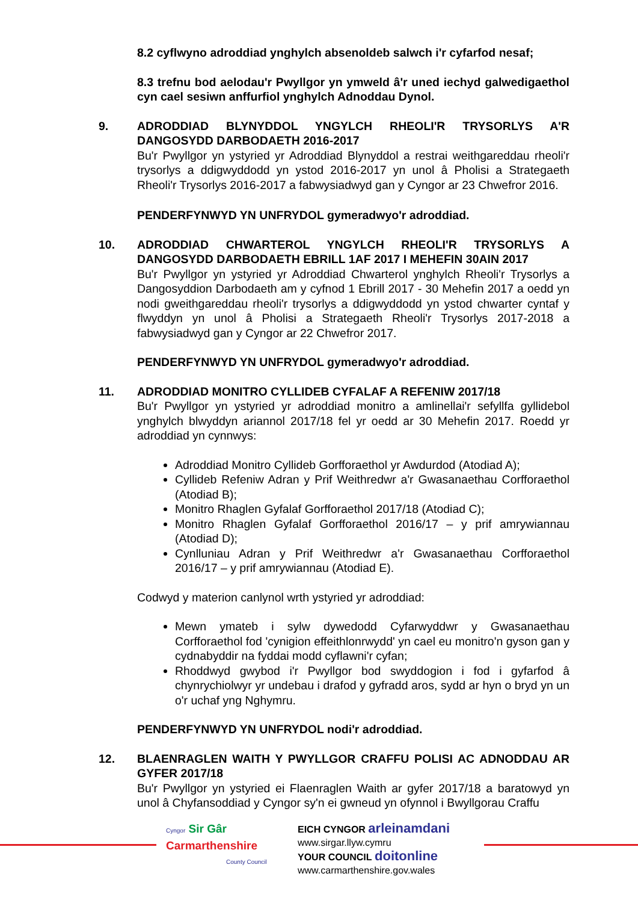8.2 cyflwyno adroddiad ynghylch absenoldeb salwch i'r cyfarfod nesaf;
8.3 trefnu bod aelodau'r Pwyllgor yn ymweld â'r uned iechyd galwedigaethol cyn cael sesiwn anffurfiol ynghylch Adnoddau Dynol.
9. ADRODDIAD BLYNYDDOL YNGYLCH RHEOLI'R TRYSORLYS A'R DANGOSYDD DARBODAETH 2016-2017
Bu'r Pwyllgor yn ystyried yr Adroddiad Blynyddol a restrai weithgareddau rheoli'r trysorlys a ddigwyddodd yn ystod 2016-2017 yn unol â Pholisi a Strategaeth Rheoli'r Trysorlys 2016-2017 a fabwysiadwyd gan y Cyngor ar 23 Chwefror 2016.
PENDERFYNWYD YN UNFRYDOL gymeradwyo'r adroddiad.
10. ADRODDIAD CHWARTEROL YNGYLCH RHEOLI'R TRYSORLYS A DANGOSYDD DARBODAETH EBRILL 1AF 2017 I MEHEFIN 30AIN 2017
Bu'r Pwyllgor yn ystyried yr Adroddiad Chwarterol ynghylch Rheoli'r Trysorlys a Dangosyddion Darbodaeth am y cyfnod 1 Ebrill 2017 - 30 Mehefin 2017 a oedd yn nodi gweithgareddau rheoli'r trysorlys a ddigwyddodd yn ystod chwarter cyntaf y flwyddyn yn unol â Pholisi a Strategaeth Rheoli'r Trysorlys 2017-2018 a fabwysiadwyd gan y Cyngor ar 22 Chwefror 2017.
PENDERFYNWYD YN UNFRYDOL gymeradwyo'r adroddiad.
11. ADRODDIAD MONITRO CYLLIDEB CYFALAF A REFENIW 2017/18
Bu'r Pwyllgor yn ystyried yr adroddiad monitro a amlinellai'r sefyllfa gyllidebol ynghylch blwyddyn ariannol 2017/18 fel yr oedd ar 30 Mehefin 2017. Roedd yr adroddiad yn cynnwys:
Adroddiad Monitro Cyllideb Gorfforaethol yr Awdurdod (Atodiad A);
Cyllideb Refeniw Adran y Prif Weithredwr a'r Gwasanaethau Corfforaethol (Atodiad B);
Monitro Rhaglen Gyfalaf Gorfforaethol 2017/18 (Atodiad C);
Monitro Rhaglen Gyfalaf Gorfforaethol 2016/17 – y prif amrywiannau (Atodiad D);
Cynlluniau Adran y Prif Weithredwr a'r Gwasanaethau Corfforaethol 2016/17 – y prif amrywiannau (Atodiad E).
Codwyd y materion canlynol wrth ystyried yr adroddiad:
Mewn ymateb i sylw dywedodd Cyfarwyddwr y Gwasanaethau Corfforaethol fod 'cynigion effeithlonrwydd' yn cael eu monitro'n gyson gan y cydnabyddir na fyddai modd cyflawni'r cyfan;
Rhoddwyd gwybod i'r Pwyllgor bod swyddogion i fod i gyfarfod â chynrychiolwyr yr undebau i drafod y gyfradd aros, sydd ar hyn o bryd yn un o'r uchaf yng Nghymru.
PENDERFYNWYD YN UNFRYDOL nodi'r adroddiad.
12. BLAENRAGLEN WAITH Y PWYLLGOR CRAFFU POLISI AC ADNODDAU AR GYFER 2017/18
Bu'r Pwyllgor yn ystyried ei Flaenraglen Waith ar gyfer 2017/18 a baratowyd yn unol â Chyfansoddiad y Cyngor sy'n ei gwneud yn ofynnol i Bwyllgorau Craffu
Cyngor Sir Gâr
Carmarthenshire
County Council
EICH CYNGOR arleinamdani
www.sirgar.llyw.cymru
YOUR COUNCIL doitonline
www.carmarthenshire.gov.wales